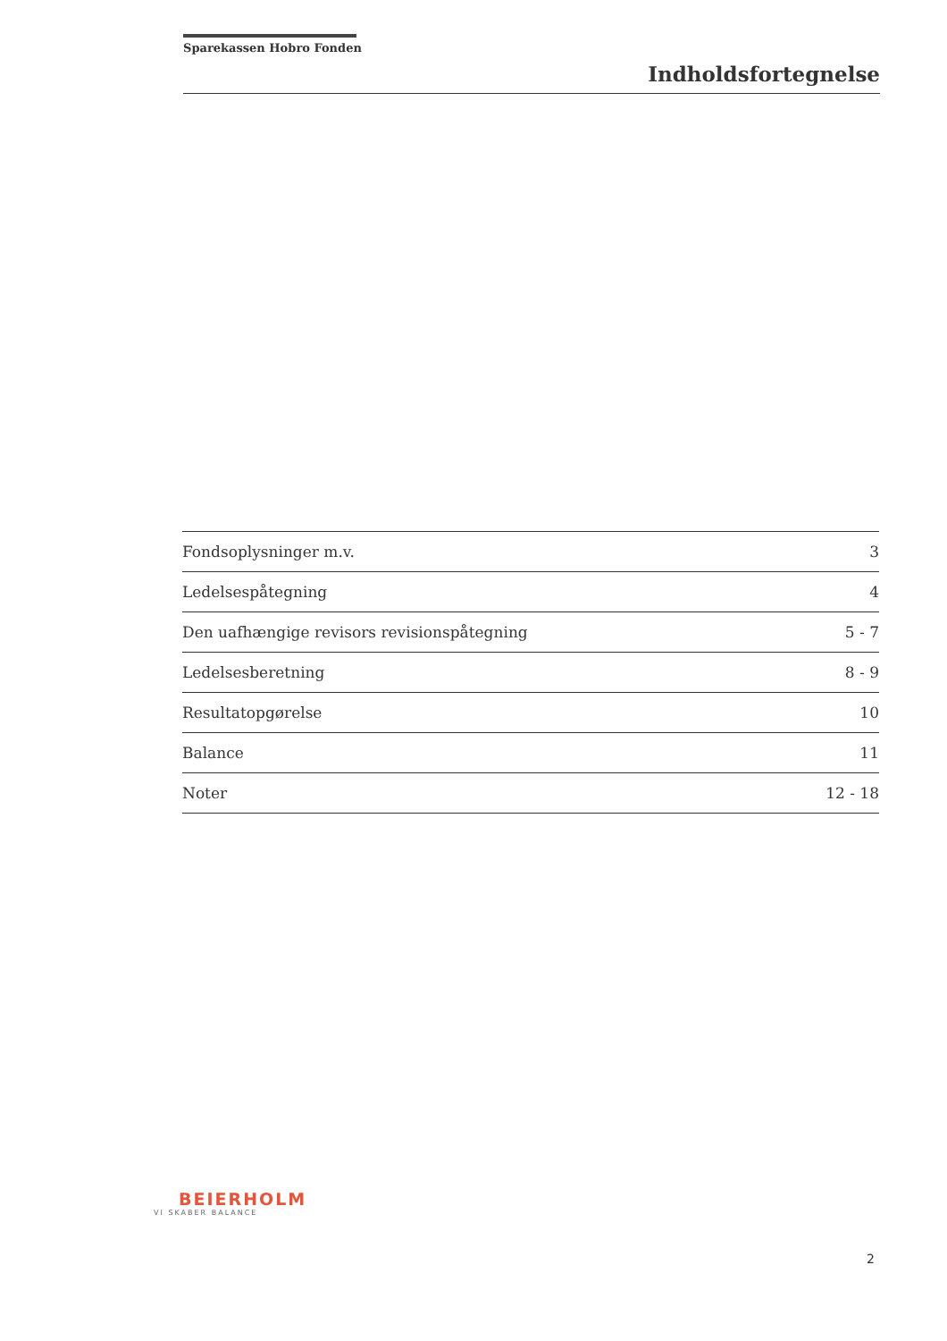Sparekassen Hobro Fonden
Indholdsfortegnelse
Fondsoplysninger m.v. 3
Ledelsespåtegning 4
Den uafhængige revisors revisionspåtegning 5 - 7
Ledelsesberetning 8 - 9
Resultatopgørelse 10
Balance 11
Noter 12 - 18
BEIERHOLM
VI SKABER BALANCE
2